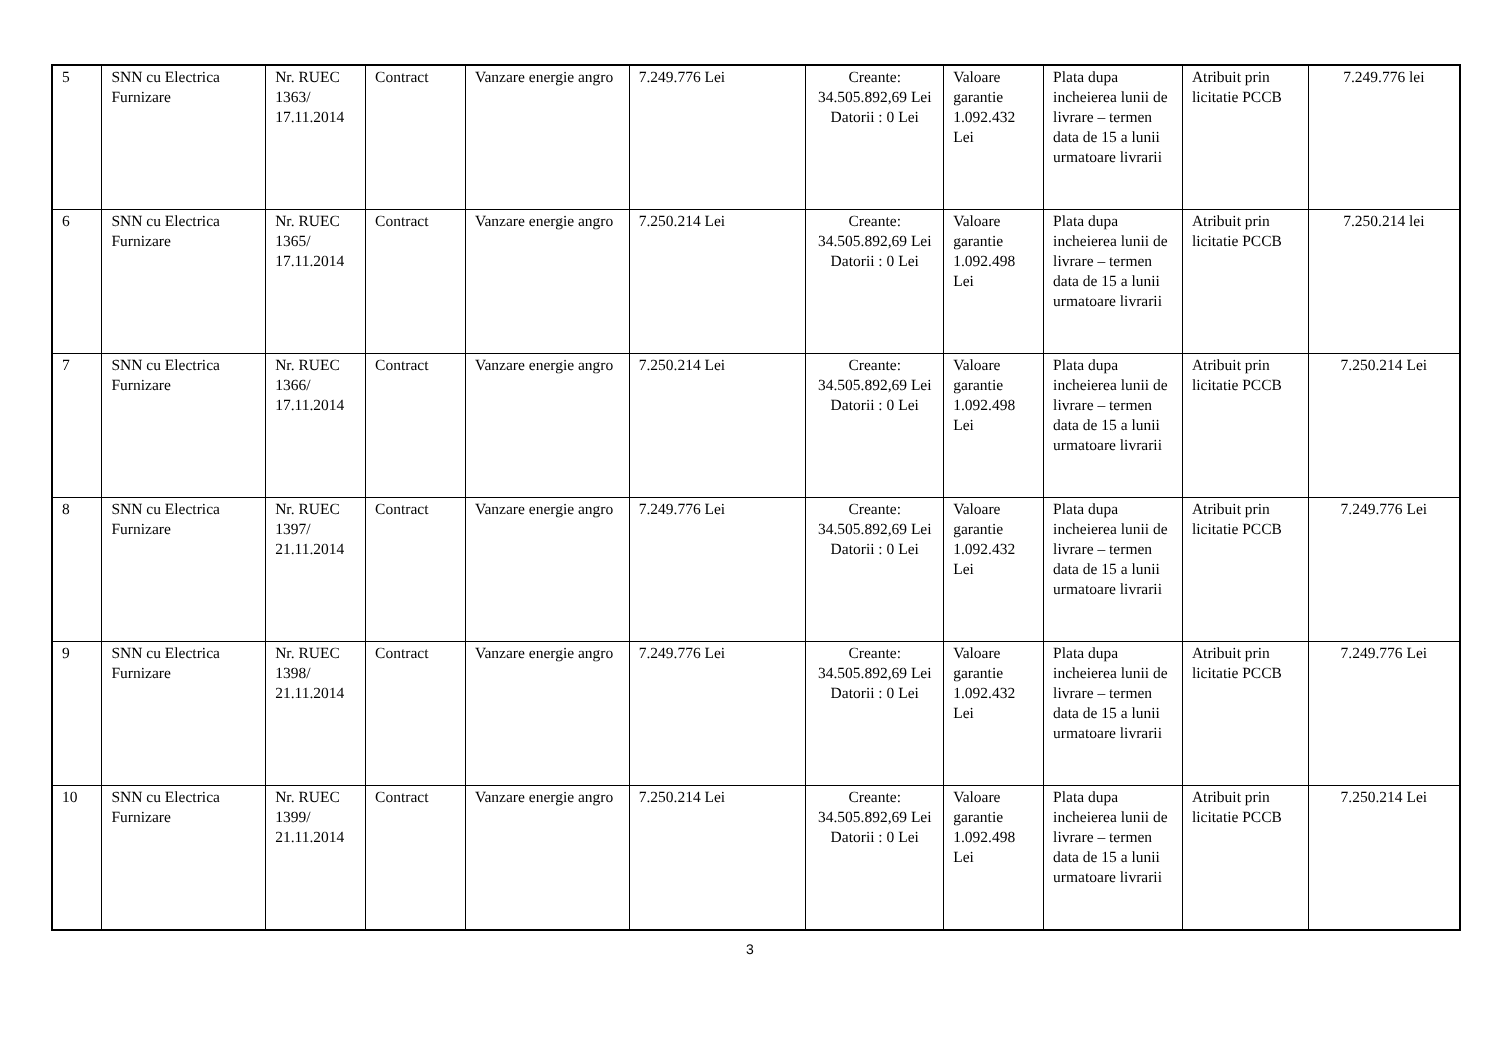| 5 | SNN cu Electrica Furnizare | Nr. RUEC 1363/ 17.11.2014 | Contract | Vanzare energie angro | 7.249.776 Lei | Creante: 34.505.892,69 Lei Datorii : 0 Lei | Valoare garantie 1.092.432 Lei | Plata dupa incheierea lunii de livrare – termen data de 15 a lunii urmatoare livrarii | Atribuit prin licitatie PCCB | 7.249.776 lei |
| 6 | SNN cu Electrica Furnizare | Nr. RUEC 1365/ 17.11.2014 | Contract | Vanzare energie angro | 7.250.214 Lei | Creante: 34.505.892,69 Lei Datorii : 0 Lei | Valoare garantie 1.092.498 Lei | Plata dupa incheierea lunii de livrare – termen data de 15 a lunii urmatoare livrarii | Atribuit prin licitatie PCCB | 7.250.214 lei |
| 7 | SNN cu Electrica Furnizare | Nr. RUEC 1366/ 17.11.2014 | Contract | Vanzare energie angro | 7.250.214 Lei | Creante: 34.505.892,69 Lei Datorii : 0 Lei | Valoare garantie 1.092.498 Lei | Plata dupa incheierea lunii de livrare – termen data de 15 a lunii urmatoare livrarii | Atribuit prin licitatie PCCB | 7.250.214 Lei |
| 8 | SNN cu Electrica Furnizare | Nr. RUEC 1397/ 21.11.2014 | Contract | Vanzare energie angro | 7.249.776 Lei | Creante: 34.505.892,69 Lei Datorii : 0 Lei | Valoare garantie 1.092.432 Lei | Plata dupa incheierea lunii de livrare – termen data de 15 a lunii urmatoare livrarii | Atribuit prin licitatie PCCB | 7.249.776 Lei |
| 9 | SNN cu Electrica Furnizare | Nr. RUEC 1398/ 21.11.2014 | Contract | Vanzare energie angro | 7.249.776 Lei | Creante: 34.505.892,69 Lei Datorii : 0 Lei | Valoare garantie 1.092.432 Lei | Plata dupa incheierea lunii de livrare – termen data de 15 a lunii urmatoare livrarii | Atribuit prin licitatie PCCB | 7.249.776 Lei |
| 10 | SNN cu Electrica Furnizare | Nr. RUEC 1399/ 21.11.2014 | Contract | Vanzare energie angro | 7.250.214 Lei | Creante: 34.505.892,69 Lei Datorii : 0 Lei | Valoare garantie 1.092.498 Lei | Plata dupa incheierea lunii de livrare – termen data de 15 a lunii urmatoare livrarii | Atribuit prin licitatie PCCB | 7.250.214 Lei |
3